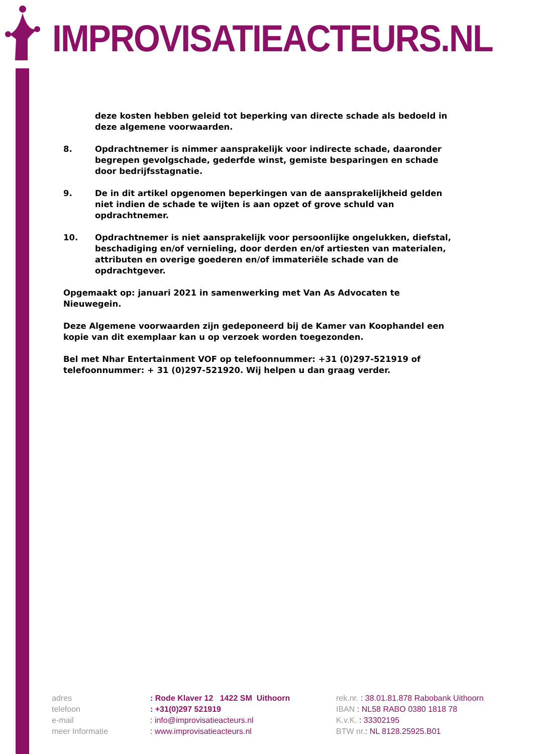IMPROVISATIEACTEURS.NL
deze kosten hebben geleid tot beperking van directe schade als bedoeld in deze algemene voorwaarden.
8. Opdrachtnemer is nimmer aansprakelijk voor indirecte schade, daaronder begrepen gevolgschade, gederfde winst, gemiste besparingen en schade door bedrijfsstagnatie.
9. De in dit artikel opgenomen beperkingen van de aansprakelijkheid gelden niet indien de schade te wijten is aan opzet of grove schuld van opdrachtnemer.
10. Opdrachtnemer is niet aansprakelijk voor persoonlijke ongelukken, diefstal, beschadiging en/of vernieling, door derden en/of artiesten van materialen, attributen en overige goederen en/of immateriële schade van de opdrachtgever.
Opgemaakt op: januari 2021 in samenwerking met Van As Advocaten te Nieuwegein.
Deze Algemene voorwaarden zijn gedeponeerd bij de Kamer van Koophandel een kopie van dit exemplaar kan u op verzoek worden toegezonden.
Bel met Nhar Entertainment VOF op telefoonnummer: +31 (0)297-521919 of telefoonnummer: + 31 (0)297-521920. Wij helpen u dan graag verder.
adres
telefoon
e-mail
meer Informatie
: Rode Klaver 12 1422 SM Uithoorn
: +31(0)297 521919
: info@improvisatieacteurs.nl
: www.improvisatieacteurs.nl
rek.nr. : 38.01.81.878 Rabobank Uithoorn
IBAN : NL58 RABO 0380 1818 78
K.v.K. : 33302195
BTW nr.: NL 8128.25925.B01